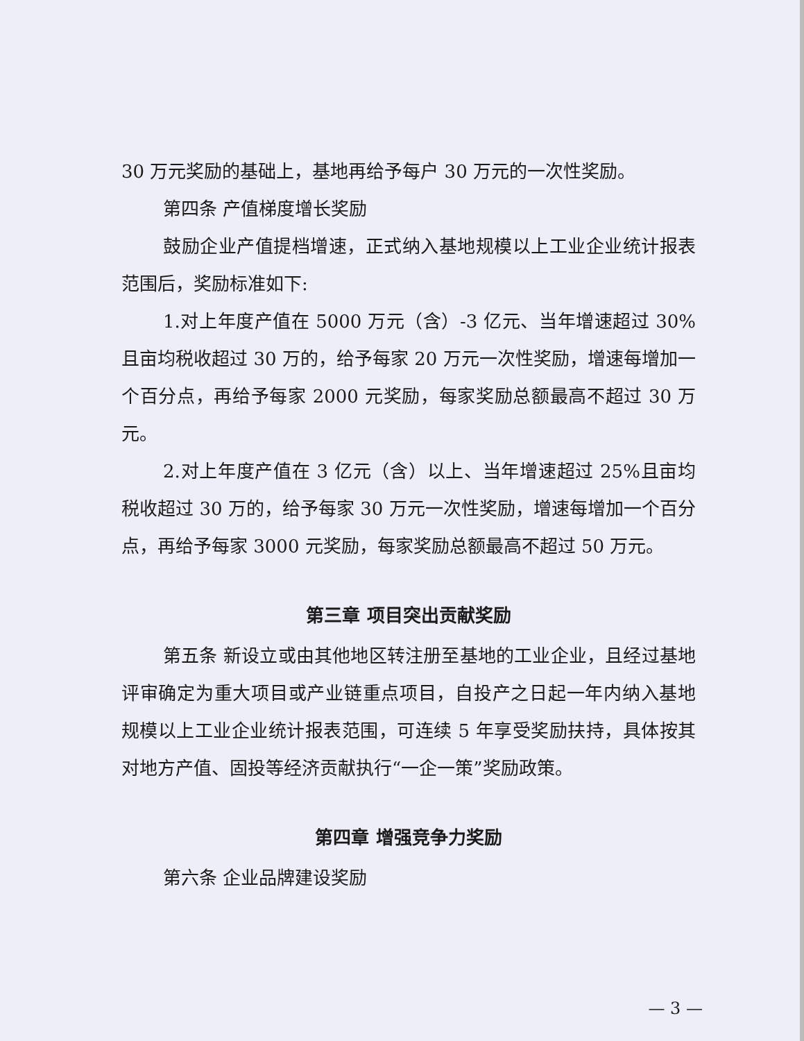30 万元奖励的基础上，基地再给予每户 30 万元的一次性奖励。
第四条 产值梯度增长奖励
鼓励企业产值提档增速，正式纳入基地规模以上工业企业统计报表范围后，奖励标准如下:
1.对上年度产值在 5000 万元（含）-3 亿元、当年增速超过 30%且亩均税收超过 30 万的，给予每家 20 万元一次性奖励，增速每增加一个百分点，再给予每家 2000 元奖励，每家奖励总额最高不超过 30 万元。
2.对上年度产值在 3 亿元（含）以上、当年增速超过 25%且亩均税收超过 30 万的，给予每家 30 万元一次性奖励，增速每增加一个百分点，再给予每家 3000 元奖励，每家奖励总额最高不超过 50 万元。
第三章 项目突出贡献奖励
第五条 新设立或由其他地区转注册至基地的工业企业，且经过基地评审确定为重大项目或产业链重点项目，自投产之日起一年内纳入基地规模以上工业企业统计报表范围，可连续 5 年享受奖励扶持，具体按其对地方产值、固投等经济贡献执行“一企一策”奖励政策。
第四章 增强竞争力奖励
第六条 企业品牌建设奖励
— 3 —